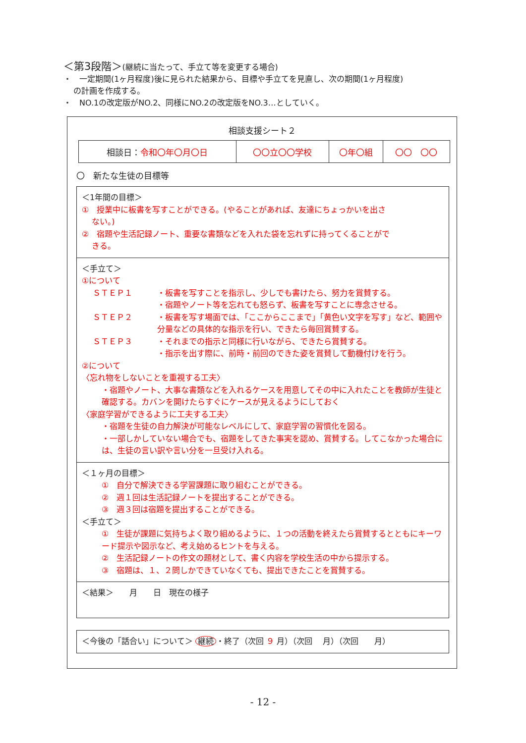＜第3段階＞(継続に当たって、手立て等を変更する場合)
・　一定期間(1ヶ月程度)後に見られた結果から、目標や手立てを見直し、次の期間(1ヶ月程度)
の計画を作成する。
・　NO.1の改定版がNO.2、同様にNO.2の改定版をNO.3…としていく。
相談支援シート２
| 相談日： 令和〇年〇月〇日 | 〇〇立〇〇学校 | 〇年〇組 | 〇〇 〇〇 |
〇　新たな生徒の目標等
＜1年間の目標＞
①　授業中に板書を写すことができる。(やることがあれば、友達にちょっかいを出さ
ない。)
②　宿題や生活記録ノート、重要な書類などを入れた袋を忘れずに持ってくることがで
きる。
＜手立て＞
①について
ＳＴＥＰ１ ・板書を写すことを指示し、少しでも書けたら、努力を賞賛する。
・宿題やノート等を忘れても怒らず、板書を写すことに専念させる。
ＳＴＥＰ２ ・板書を写す場面では、「ここからここまで」「黄色い文字を写す」など、範囲や分量などの具体的な指示を行い、できたら毎回賞賛する。
ＳＴＥＰ３ ・それまでの指示と同様に行いながら、できたら賞賛する。
・指示を出す際に、前時・前回のできた姿を賞賛して動機付けを行う。
②について
〈忘れ物をしないことを重視する工夫〉
・宿題やノート、大事な書類などを入れるケースを用意してその中に入れたことを教師が生徒と確認する。カバンを開けたらすぐにケースが見えるようにしておく
〈家庭学習ができるように工夫する工夫〉
・宿題を生徒の自力解決が可能なレベルにして、家庭学習の習慣化を図る。
・一部しかしていない場合でも、宿題をしてきた事実を認め、賞賛する。してこなかった場合には、生徒の言い訳や言い分を一旦受け入れる。
＜１ヶ月の目標＞
①　自分で解決できる学習課題に取り組むことができる。
②　週１回は生活記録ノートを提出することができる。
③　週３回は宿題を提出することができる。
＜手立て＞
①　生徒が課題に気持ちよく取り組めるように、１つの活動を終えたら賞賛するとともにキーワード提示や図示など、考え始めるヒントを与える。
②　生活記録ノートの作文の題材として、書く内容を学校生活の中から提示する。
③　宿題は、１、２問しかできていなくても、提出できたことを賞賛する。
＜結果＞　　月　　日　現在の様子
＜今後の「話合い」について＞ 継続 ・終了（次回 ９ 月）（次回　 月）（次回　　月）
- 12 -